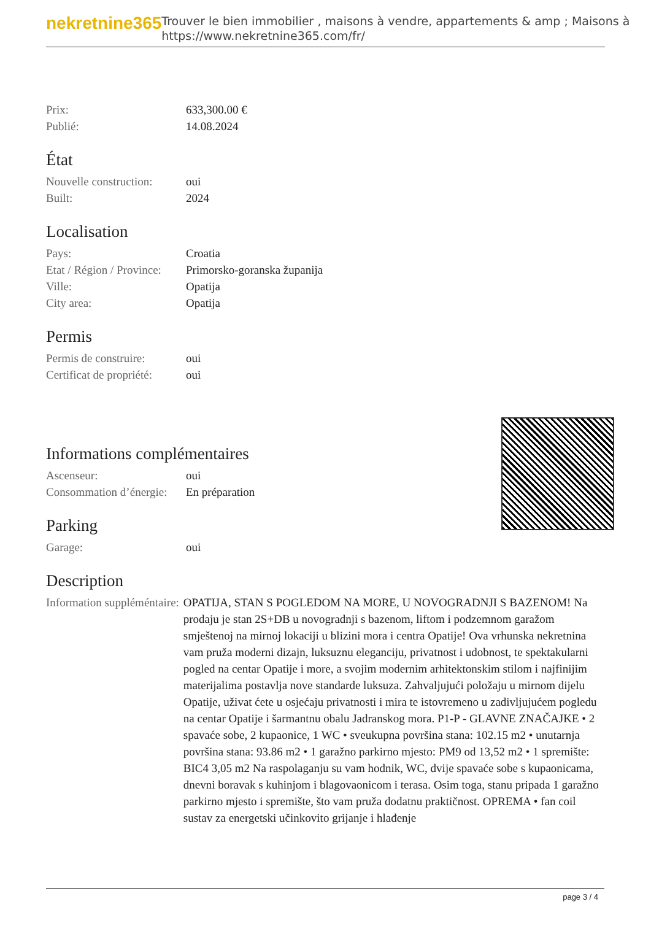nekretnine365
Trouver le bien immobilier , maisons à vendre, appartements & amp ; Maisons à
https://www.nekretnine365.com/fr/
| Prix: | 633,300.00 € |
| Publié: | 14.08.2024 |
État
| Nouvelle construction: | oui |
| Built: | 2024 |
Localisation
| Pays: | Croatia |
| Etat / Région / Province: | Primorsko-goranska županija |
| Ville: | Opatija |
| City area: | Opatija |
Permis
| Permis de construire: | oui |
| Certificat de propriété: | oui |
Informations complémentaires
| Ascenseur: | oui |
| Consommation d’énergie: | En préparation |
Parking
| Garage: | oui |
Description
| Information suppléméntaire: | OPATIJA, STAN S POGLEDOM NA MORE, U NOVOGRADNJI S BAZENOM! Na prodaju je stan 2S+DB u novogradnji s bazenom, liftom i podzemnom garažom smještenoj na mirnoj lokaciji u blizini mora i centra Opatije! Ova vrhunska nekretnina vam pruža moderni dizajn, luksuznu eleganciju, privatnost i udobnost, te spektakularni pogled na centar Opatije i more, a svojim modernim arhitektonskim stilom i najfinijim materijalima postavlja nove standarde luksuza. Zahvaljujući položaju u mirnom dijelu Opatije, uživat ćete u osjećaju privatnosti i mira te istovremeno u zadivljujućem pogledu na centar Opatije i šarmantnu obalu Jadranskog mora. P1-P - GLAVNE ZNAČAJKE • 2 spavaće sobe, 2 kupaonice, 1 WC • sveukupna površina stana: 102.15 m2 • unutarnja površina stana: 93.86 m2 • 1 garažno parkirno mjesto: PM9 od 13,52 m2 • 1 spremište: BIC4 3,05 m2 Na raspolaganju su vam hodnik, WC, dvije spavaće sobe s kupaonicama, dnevni boravak s kuhinjom i blagovaonicom i terasa. Osim toga, stanu pripada 1 garažno parkirno mjesto i spremište, što vam pruža dodatnu praktičnost. OPREMA • fan coil sustav za energetski učinkovito grijanje i hlađenje |
page 3 / 4